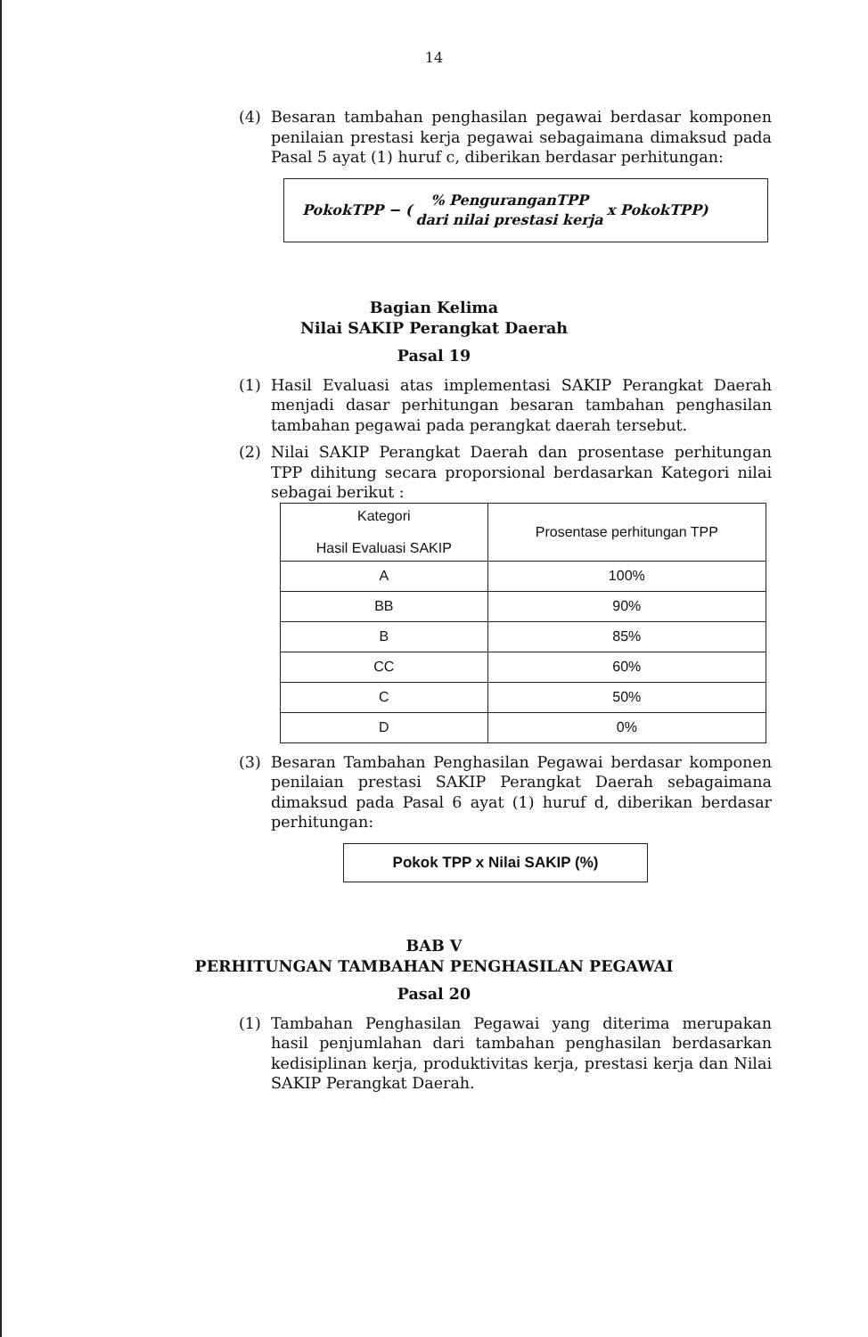14
(4) Besaran tambahan penghasilan pegawai berdasar komponen penilaian prestasi kerja pegawai sebagaimana dimaksud pada Pasal 5 ayat (1) huruf c, diberikan berdasar perhitungan:
PokokTPP − (% PenguranganTPP
dari nilai prestasi kerja x PokokTPP)
Bagian Kelima
Nilai SAKIP Perangkat Daerah
Pasal 19
(1) Hasil Evaluasi atas implementasi SAKIP Perangkat Daerah menjadi dasar perhitungan besaran tambahan penghasilan tambahan pegawai pada perangkat daerah tersebut.
(2) Nilai SAKIP Perangkat Daerah dan prosentase perhitungan TPP dihitung secara proporsional berdasarkan Kategori nilai sebagai berikut :
| Kategori Hasil Evaluasi SAKIP | Prosentase perhitungan TPP |
| --- | --- |
| A | 100% |
| BB | 90% |
| B | 85% |
| CC | 60% |
| C | 50% |
| D | 0% |
(3) Besaran Tambahan Penghasilan Pegawai berdasar komponen penilaian prestasi SAKIP Perangkat Daerah sebagaimana dimaksud pada Pasal 6 ayat (1) huruf d, diberikan berdasar perhitungan:
Pokok TPP x Nilai SAKIP (%)
BAB V
PERHITUNGAN TAMBAHAN PENGHASILAN PEGAWAI
Pasal 20
(1) Tambahan Penghasilan Pegawai yang diterima merupakan hasil penjumlahan dari tambahan penghasilan berdasarkan kedisiplinan kerja, produktivitas kerja, prestasi kerja dan Nilai SAKIP Perangkat Daerah.